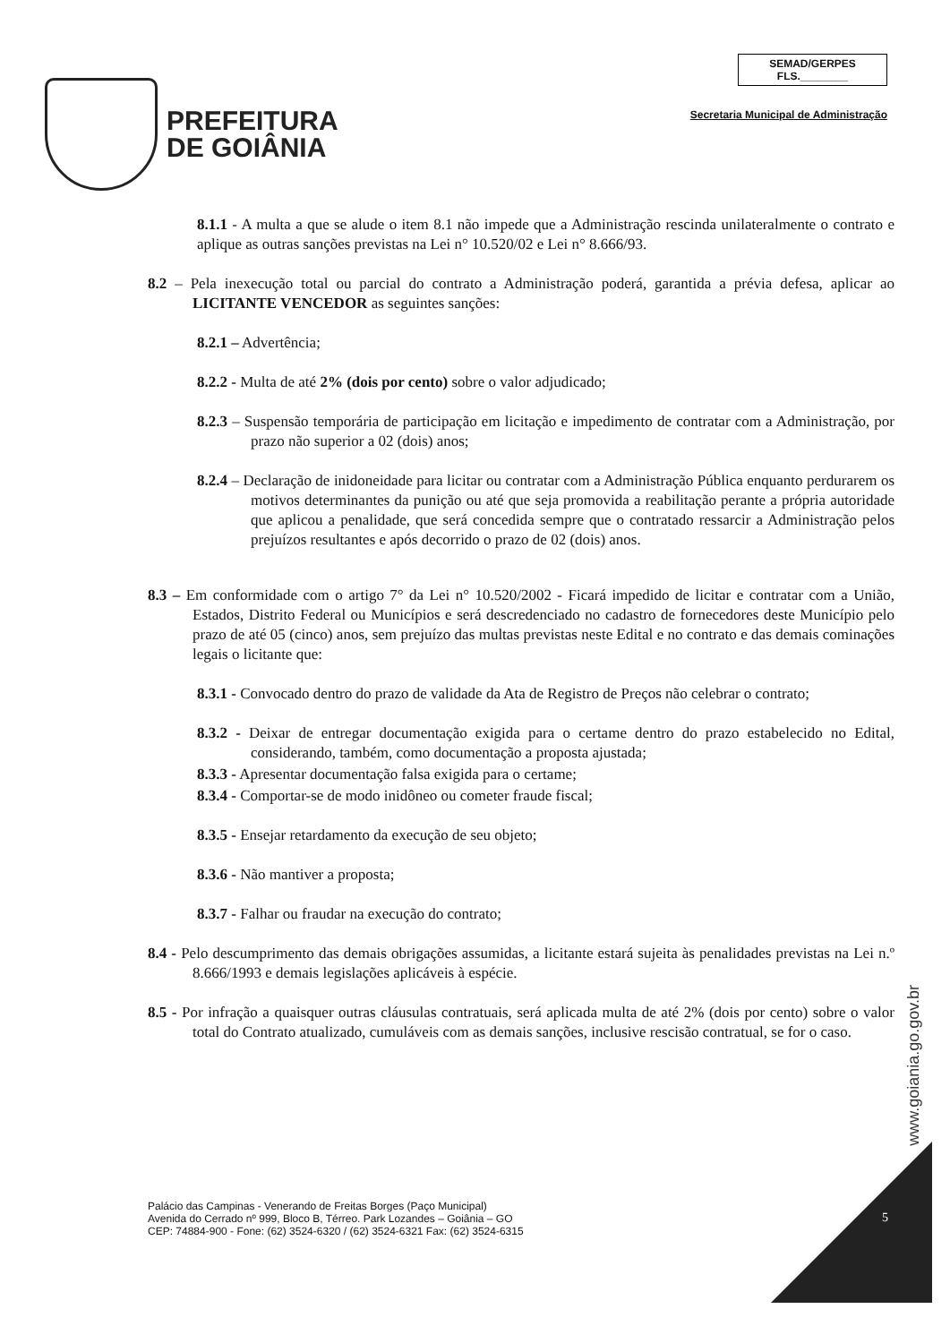PREFEITURA
DE GOIÂNIA
SEMAD/GERPES
FLS.________
Secretaria Municipal de Administração
8.1.1 - A multa a que se alude o item 8.1 não impede que a Administração rescinda unilateralmente o contrato e aplique as outras sanções previstas na Lei n° 10.520/02 e Lei n° 8.666/93.
8.2 – Pela inexecução total ou parcial do contrato a Administração poderá, garantida a prévia defesa, aplicar ao LICITANTE VENCEDOR as seguintes sanções:
8.2.1 – Advertência;
8.2.2 - Multa de até 2% (dois por cento) sobre o valor adjudicado;
8.2.3 – Suspensão temporária de participação em licitação e impedimento de contratar com a Administração, por prazo não superior a 02 (dois) anos;
8.2.4 – Declaração de inidoneidade para licitar ou contratar com a Administração Pública enquanto perdurarem os motivos determinantes da punição ou até que seja promovida a reabilitação perante a própria autoridade que aplicou a penalidade, que será concedida sempre que o contratado ressarcir a Administração pelos prejuízos resultantes e após decorrido o prazo de 02 (dois) anos.
8.3 – Em conformidade com o artigo 7° da Lei n° 10.520/2002 - Ficará impedido de licitar e contratar com a União, Estados, Distrito Federal ou Municípios e será descredenciado no cadastro de fornecedores deste Município pelo prazo de até 05 (cinco) anos, sem prejuízo das multas previstas neste Edital e no contrato e das demais cominações legais o licitante que:
8.3.1 - Convocado dentro do prazo de validade da Ata de Registro de Preços não celebrar o contrato;
8.3.2 - Deixar de entregar documentação exigida para o certame dentro do prazo estabelecido no Edital, considerando, também, como documentação a proposta ajustada;
8.3.3 - Apresentar documentação falsa exigida para o certame;
8.3.4 - Comportar-se de modo inidôneo ou cometer fraude fiscal;
8.3.5 - Ensejar retardamento da execução de seu objeto;
8.3.6 - Não mantiver a proposta;
8.3.7 - Falhar ou fraudar na execução do contrato;
8.4 - Pelo descumprimento das demais obrigações assumidas, a licitante estará sujeita às penalidades previstas na Lei n.º 8.666/1993 e demais legislações aplicáveis à espécie.
8.5 - Por infração a quaisquer outras cláusulas contratuais, será aplicada multa de até 2% (dois por cento) sobre o valor total do Contrato atualizado, cumuláveis com as demais sanções, inclusive rescisão contratual, se for o caso.
www.goiania.go.gov.br
Palácio das Campinas - Venerando de Freitas Borges (Paço Municipal)
Avenida do Cerrado nº 999, Bloco B, Térreo. Park Lozandes – Goiânia – GO
CEP: 74884-900 - Fone: (62) 3524-6320 / (62) 3524-6321 Fax: (62) 3524-6315
5